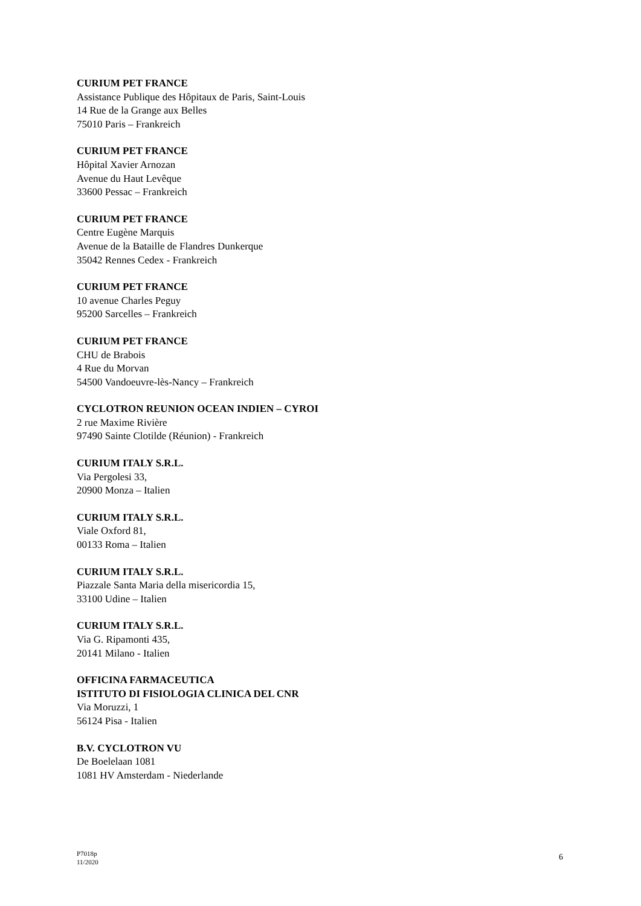CURIUM PET FRANCE
Assistance Publique des Hôpitaux de Paris, Saint-Louis
14 Rue de la Grange aux Belles
75010 Paris – Frankreich
CURIUM PET FRANCE
Hôpital Xavier Arnozan
Avenue du Haut Levêque
33600 Pessac – Frankreich
CURIUM PET FRANCE
Centre Eugène Marquis
Avenue de la Bataille de Flandres Dunkerque
35042 Rennes Cedex - Frankreich
CURIUM PET FRANCE
10 avenue Charles Peguy
95200 Sarcelles – Frankreich
CURIUM PET FRANCE
CHU de Brabois
4 Rue du Morvan
54500 Vandoeuvre-lès-Nancy – Frankreich
CYCLOTRON REUNION OCEAN INDIEN – CYROI
2 rue Maxime Rivière
97490 Sainte Clotilde (Réunion) - Frankreich
CURIUM ITALY S.R.L.
Via Pergolesi 33,
20900 Monza – Italien
CURIUM ITALY S.R.L.
Viale Oxford 81,
00133 Roma – Italien
CURIUM ITALY S.R.L.
Piazzale Santa Maria della misericordia 15,
33100 Udine – Italien
CURIUM ITALY S.R.L.
Via G. Ripamonti 435,
20141 Milano - Italien
OFFICINA FARMACEUTICA
ISTITUTO DI FISIOLOGIA CLINICA DEL CNR
Via Moruzzi, 1
56124 Pisa - Italien
B.V. CYCLOTRON VU
De Boelelaan 1081
1081 HV Amsterdam - Niederlande
P7018p
11/2020
6